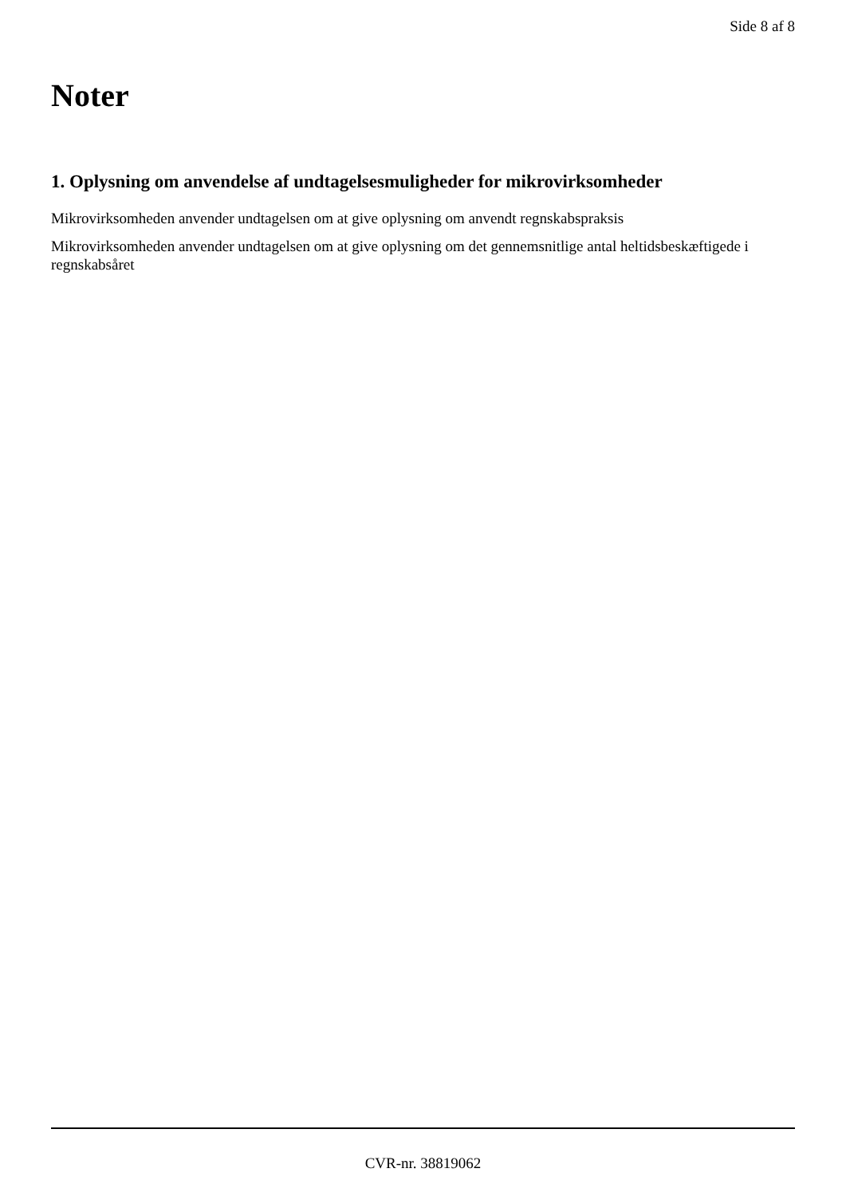Side 8 af 8
Noter
1. Oplysning om anvendelse af undtagelsesmuligheder for mikrovirksomheder
Mikrovirksomheden anvender undtagelsen om at give oplysning om anvendt regnskabspraksis
Mikrovirksomheden anvender undtagelsen om at give oplysning om det gennemsnitlige antal heltidsbeskæftigede i regnskabsåret
CVR-nr. 38819062